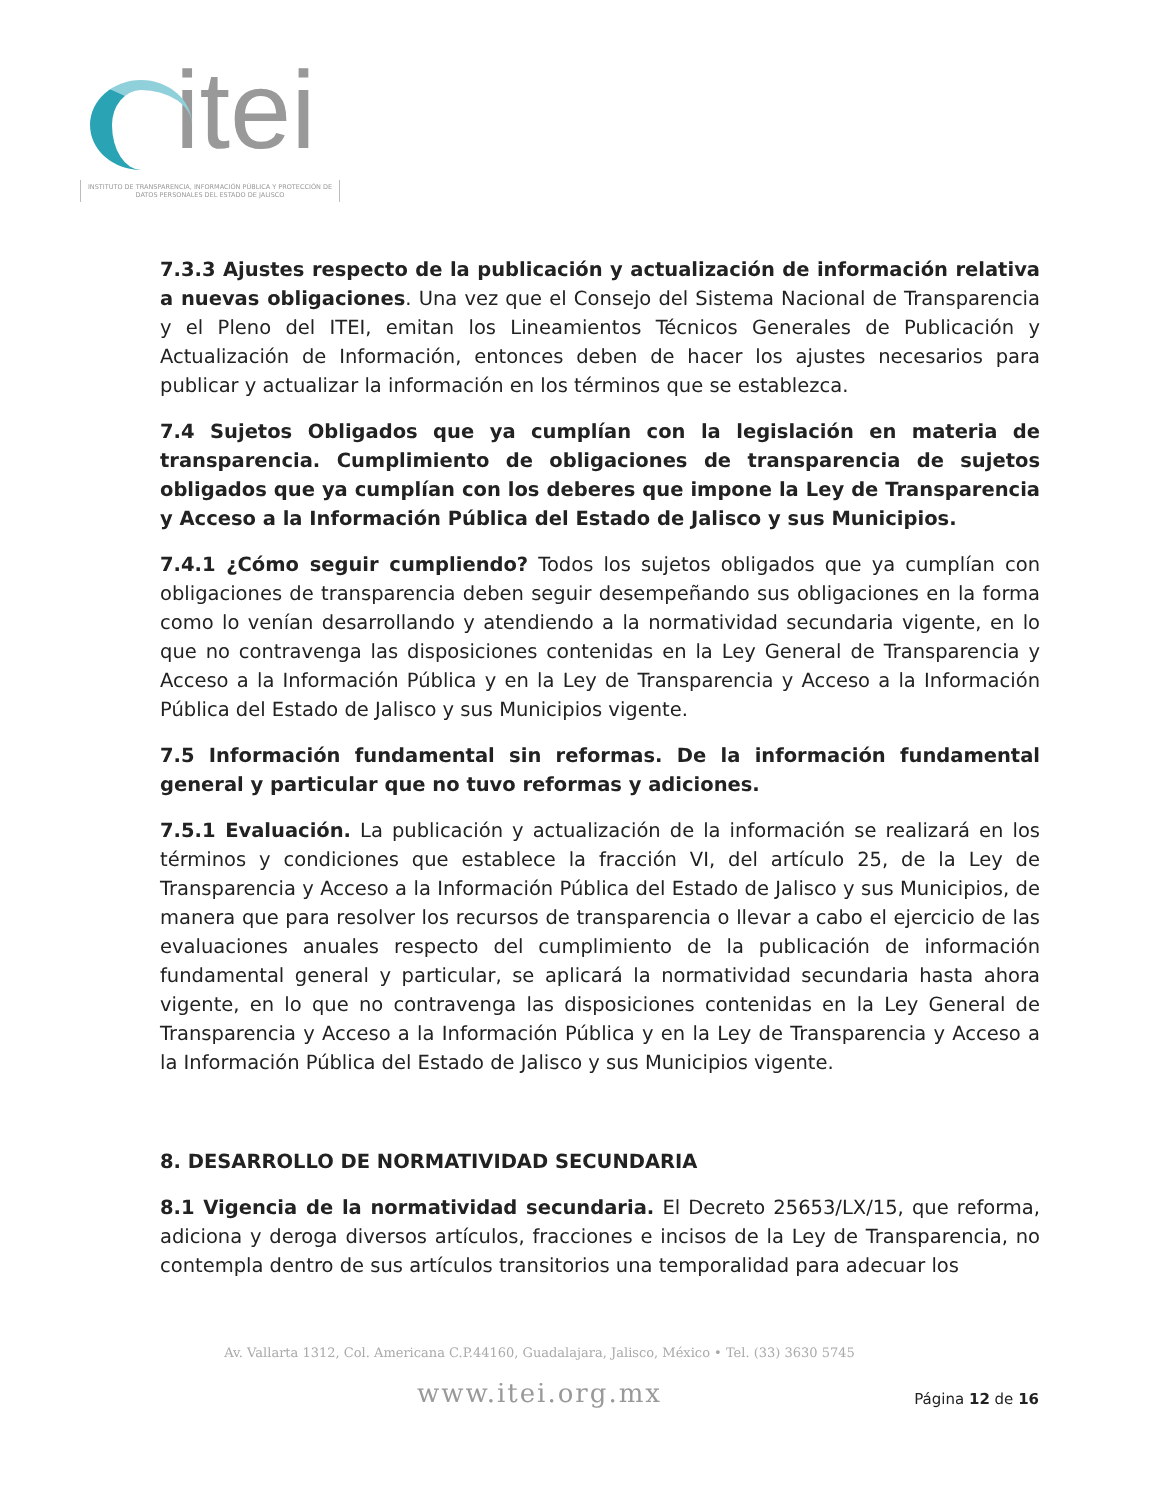itei
INSTITUTO DE TRANSPARENCIA, INFORMACIÓN PÚBLICA Y PROTECCIÓN DE DATOS PERSONALES DEL ESTADO DE JALISCO
7.3.3 Ajustes respecto de la publicación y actualización de información relativa a nuevas obligaciones. Una vez que el Consejo del Sistema Nacional de Transparencia y el Pleno del ITEI, emitan los Lineamientos Técnicos Generales de Publicación y Actualización de Información, entonces deben de hacer los ajustes necesarios para publicar y actualizar la información en los términos que se establezca.
7.4 Sujetos Obligados que ya cumplían con la legislación en materia de transparencia. Cumplimiento de obligaciones de transparencia de sujetos obligados que ya cumplían con los deberes que impone la Ley de Transparencia y Acceso a la Información Pública del Estado de Jalisco y sus Municipios.
7.4.1 ¿Cómo seguir cumpliendo? Todos los sujetos obligados que ya cumplían con obligaciones de transparencia deben seguir desempeñando sus obligaciones en la forma como lo venían desarrollando y atendiendo a la normatividad secundaria vigente, en lo que no contravenga las disposiciones contenidas en la Ley General de Transparencia y Acceso a la Información Pública y en la Ley de Transparencia y Acceso a la Información Pública del Estado de Jalisco y sus Municipios vigente.
7.5 Información fundamental sin reformas. De la información fundamental general y particular que no tuvo reformas y adiciones.
7.5.1 Evaluación. La publicación y actualización de la información se realizará en los términos y condiciones que establece la fracción VI, del artículo 25, de la Ley de Transparencia y Acceso a la Información Pública del Estado de Jalisco y sus Municipios, de manera que para resolver los recursos de transparencia o llevar a cabo el ejercicio de las evaluaciones anuales respecto del cumplimiento de la publicación de información fundamental general y particular, se aplicará la normatividad secundaria hasta ahora vigente, en lo que no contravenga las disposiciones contenidas en la Ley General de Transparencia y Acceso a la Información Pública y en la Ley de Transparencia y Acceso a la Información Pública del Estado de Jalisco y sus Municipios vigente.
8. DESARROLLO DE NORMATIVIDAD SECUNDARIA
8.1 Vigencia de la normatividad secundaria. El Decreto 25653/LX/15, que reforma, adiciona y deroga diversos artículos, fracciones e incisos de la Ley de Transparencia, no contempla dentro de sus artículos transitorios una temporalidad para adecuar los
Av. Vallarta 1312, Col. Americana C.P.44160, Guadalajara, Jalisco, México • Tel. (33) 3630 5745
www.itei.org.mx
Página 12 de 16